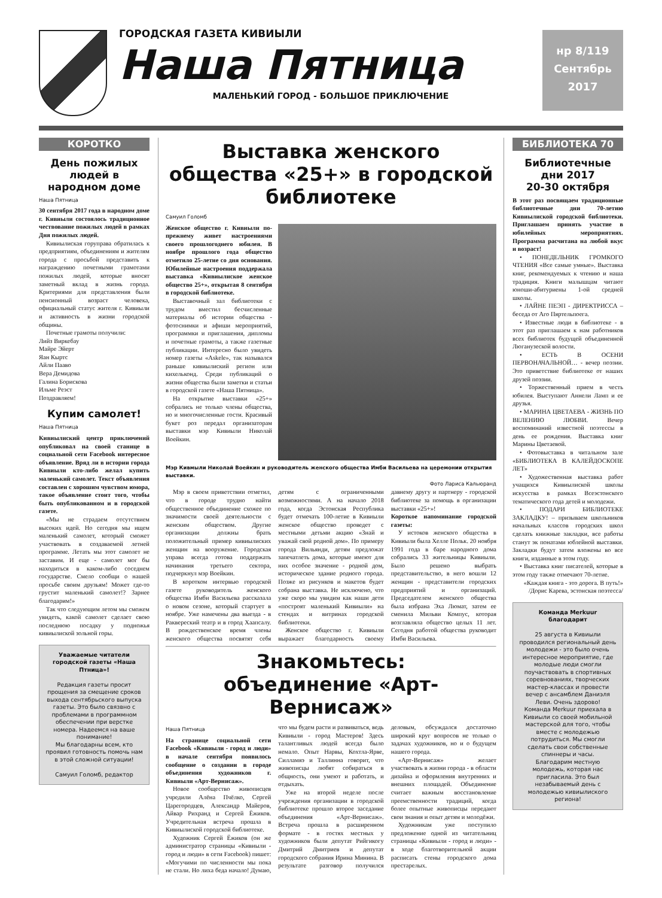ГОРОДСКАЯ ГАЗЕТА КИВИЫЛИ
Наша Пятница
МАЛЕНЬКИЙ ГОРОД - БОЛЬШОЕ ПРИКЛЮЧЕНИЕ
нр 8/119
Сентябрь
2017
КОРОТКО
День пожилых людей в народном доме
Наша Пятница
30 сентября 2017 года в народном доме г. Кивиыли состоялось традиционное чествование пожилых людей в рамках Дня пожилых людей.
Кивиылиская горуправа обратилась к предприятиям, объединениям и жителям города с просьбой представить к награждению почетными грамотами пожилых людей, которые вносят заметный вклад в жизнь города. Критериями для представления были пенсионный возраст человека, официальный статус жителя г. Кивиыли и активность в жизни городской общины.
Почетные грамоты получили:
Лийз Виркебау
Майре Эйерт
Яан Кыртс
Айли Пааво
Вера Демидова
Галина Борискова
Ильме Реэст
Поздравляем!
Купим самолет!
Наша Пятница
Кивиылиский центр приключений опубликовал на своей станице в социальной сети Facebook интересное объявление. Вряд ли в истории города Кивиыли кто-либо желал купить маленький самолет. Текст объявления составлен с хорошим чувством юмора, такое объявление стоит того, чтобы быть опубликованном и в городской газете.
«Мы не страдаем отсутствием высоких идей. Но сегодня мы ищем маленький самолет, который сможет участвовать в создаваемой летней программе. Летать мы этот самолет не заставим. И еще - самолет мог бы находиться в каком-либо соседнем государстве. Смело сообщи о нашей просьбе своим друзьям! Может где-то грустит маленький самолет!? Зарнее благодарим!»
Так что следующим летом мы сможем увидеть, какой самолет сделает свою последнюю посадку у подножья кивиылиской зольной горы.
Уважаемые читатели городской газеты «Наша Птница»!
Редакция газеты просит прощения за смещение сроков выхода сентябрьского выпуска газеты. Это было связвно с проблемами в программном обеспечении при верстке номера. Надеемся на ваше понимание!
Мы благодарны всем, кто проявил готовность помочь нам в этой сложной ситуации!
Самуил Голомб, редактор
Выставка женского общества «25+» в городской библиотеке
Самуил Голомб
Женское общество г. Кивиыли по-прежнему живет настроениями своего прошлогоднего юбилея. В ноябре прошлого года общество отметило 25-летие со дня основания. Юбилейные настроения поддержала выставка «Кивиылиское женское общество 25+», открытая 8 сентября в городской библиотеке.
Выставочный зал библиотеки с трудом вместил бесчисленные материалы об истории общества - фотоснимки и афиши мероприятий, программки и приглашения, дипломы и почетные грамоты, а также газетные публикации. Интересно было увидеть номер газеты «Askele», так назывался раньше кивиылиский регион или кихельконд. Среди публикаций о жизни общества были заметки и статьи в городской газете «Наша Пятница».
На открытие выставки «25+» собрались не только члены общества, но и многочисленные гости. Красивый букет роз передал организаторам выставки мэр Кивиыли Николай Воейкин.
Мэр Кивмыли Николай Воейкин и руководитель женского общества Имби Васильева на церемонии открытия выставки.
Фото Лариса Кальюранд
Мэр в своем приветствии отметил, что в городе трудно найти общественное объединение схожее по значимости своей деятельности с женским обществом. Другие организации должны брать положительный пример кивиылиских женщин на вооружение. Городская управа всегда готова поддержать начинания третьего сектора, подчеркнул мэр Воейкин.
В коротком интервью городской газете руководитель женского общества Имби Васильева рассказала о новом сезоне, который стартует в ноябре. Уже намечены два выезда - в Раквереский театр и в город Хаапсалу. В рождественское время члены женского общества посвятят себя детям с ограниченными возможностями. А на начало 2018 года, когда Эстонская Республика будет отмечать 100-летие в Кивиыли женское общество проведет с местными детьми акцию «Знай и уважай свой родной дом». По примеру города Вильянди, детям предложат запечатлеть дома, которые имеют для них особое значение - родной дом, историческое здание родного города. Позже из рисунков и макетов будет собрана выставка. Не исключено, что уже скоро мы увидим как наши дети «построят маленький Кивиыли» на стендах и витринах городской библиотеки.
Женское общество г. Кивиыли выражает благодарность своему давнему другу и партнеру - городской библиотеке за помощь в организации выставки «25+»!
Короткое напоминание городской газеты:
У истоков женского общества в Кивиыли была Хелле Польк. 20 ноября 1991 года в баре народного дома собрались 33 жительницы Кивиыли. Было решено выбрать представительство, в него вошли 12 женщин - представители городских предприятий и организаций. Председателем женского общества была избрана Эха Люмат, затем ее сменила Мильви Компус, которая возглавляла общество целых 11 лет. Сегодня работой общества руководит Имби Васильева.
Знакомьтесь:
объединение «Арт-Вернисаж»
Наша Пятница
На странице социальной сети Facebook «Кивиыли - город и люди» в начале сентября появилось сообщение о создании в городе объединения художников г. Кивиыли «Арт-Вернисаж».
Новое сообщество живописцев учредили Алёна Пчёлко, Сергей Царегородцев, Александр Майеров, Айвар Рихранд и Сергей Ёжиков. Учредительная встреча прошла в Кивиылиской городской библиотеке.
Художник Сергей Ёжиков (он же администратор страницы «Кивиыли - город и люди» в сети Facebook) пишет: «Могучими по численности мы пока не стали. Но лиха беда начало! Думаю, что мы будем расти и развиваться, ведь Кивиыли - город Мастеров! Здесь талантливых людей всегда было немало. Опыт Нарвы, Кохтла-Ярве, Силламяэ и Таллинна говорит, что живописцы любят собираться в общность, они умеют и работать, и отдыхать.
Уже на второй неделе после учреждения организации в городской библиотеке прошло второе заседание объединения «Арт-Вернисаж». Встреча прошла в расширенном формате - в гостях местных у художников были депутат Рийгикогу Дмитрий Дмитриев и депутат городского собрания Ирина Минина. В результате разговор получился деловым, обсуждался достаточно широкий круг вопросов не только о задачах художников, но и о будущем нашего города.
«Арт-Вернисаж» желает участвовать в жизни города - в области дизайна и оформления внутренних и внешних площадей. Объединение считает важным восстановление преемственности традиций, когда более опытные живописцы передают свои знания и опыт детям и молодёжи.
Художникам уже поступило предложение одной из читательниц страницы «Кивиыли - город и люди» - в ходе благотворительной акции расписать стены городского дома престарелых.
БИБЛИОТЕКА 70
Библиотечные дни 2017
20-30 октября
В этот раз посвящаем традиционные библиотечные дни 70-летию Кивиылиской городской библиотеки. Приглашаем принять участие в юбилейных мероприятиях. Программа расчитана на любой вкус и возраст!
• ПОНЕДЕЛЬНИК ГРОМКОГО ЧТЕНИЯ «Все самые умные». Выставка книг, рекомендуемых к чтению и наша традиция. Книги малышцам читают юноши-абитуриены 1-ой средней школы.
• ЛАЙНЕ ПЕЭП - ДИРЕКТРИССА – беседа от Аго Пяртельпоега.
• Известные люди в библиотеке - в этот раз приглашаем к нам работников всех библиотек будущей объединенной Люганузеской волости.
• ЕСТЬ В ОСЕНИ ПЕРВОНАЧАЛЬНОЙ… - вечер поэзии. Это приветствие библиотеке от наших друзей поэзии.
• Торжественный прием в честь юбилея. Выступают Аннели Ламп и ее друзья.
• МАРИНА ЦВЕТАЕВА - ЖИЗНЬ ПО ВЕЛЕНИЮ ЛЮБВИ. Вечер воспоминаний известной поэтессы в день ее рождения. Выставка книг Марины Цветаевой.
• Фотовыставка в читальном зале «БИБЛИОТЕКА В КАЛЕЙДОСКОПЕ ЛЕТ»
• Художественная выставка работ учащихся Кивиылиской школы искусства в рамках Всеэстонского тематического года детей и молодежи.
• ПОДАРИ БИБЛИОТЕКЕ ЗАКЛАДКУ! – призываем школьников начальных классов городских школ сделать книжные закладки, все работы станут эк понатами юблейной выставки. Закладки будут затем вложены во все книги, изданные в этом году.
• Выставка книг писателей, которые в этом году также отмечают 70-летие.
«Каждая книга - это дорога. В путь!»
/Дорис Карева, эстонская поэтесса/
Команда Merkuur благодарит
25 августа в Кивиыли проводился региональный день молодежи - это было очень интересное мероприятие, где молодые люди смогли поучаствовать в спортивных соревнованиях, творческих мастер-классах и провести вечер с ансамблем Даниэля Леви. Очень здорово!
Команда Merkuur приехала в Кивиыли со своей мобильной мастерской для того, чтобы вместе с молодежью потрудиться. Мы смогли сделать свои собственные спиннеры и часы.
Благодарим местную молодежь, которая нас пригласила. Это был незабываемый день с молодежью кивиылиского региона!